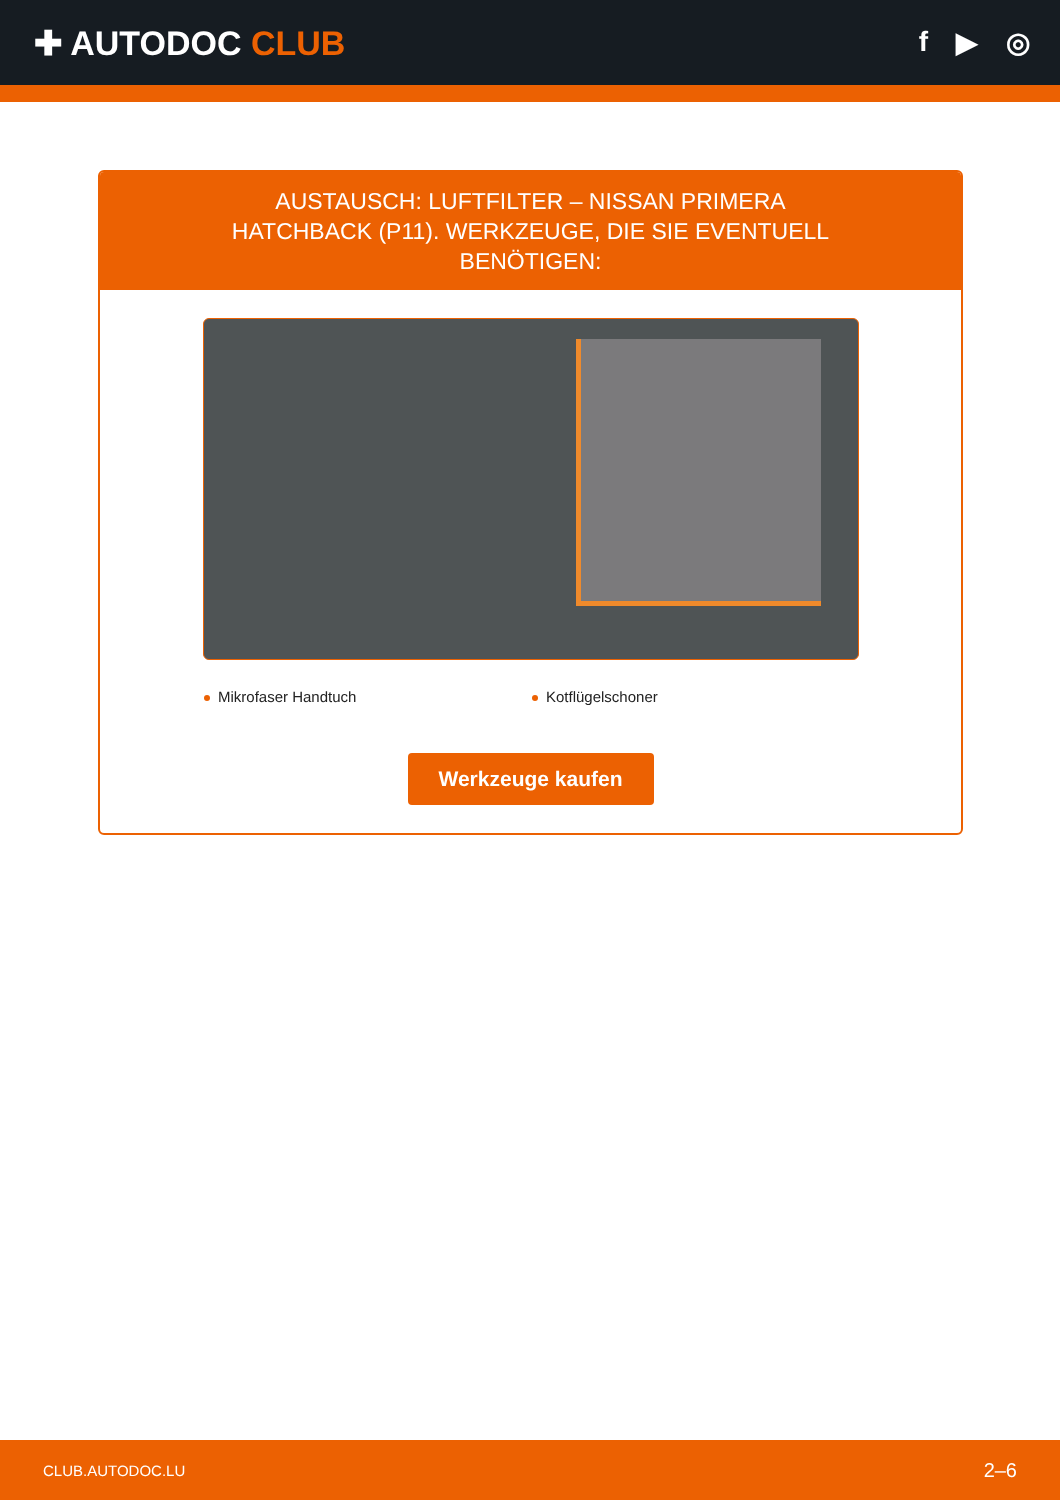✚ AUTODOC CLUB
f ▶ ◎
AUSTAUSCH: LUFTFILTER – NISSAN PRIMERA HATCHBACK (P11). WERKZEUGE, DIE SIE EVENTUELL BENÖTIGEN:
Mikrofaser Handtuch Kotflügelschoner
Werkzeuge kaufen
CLUB.AUTODOC.LU 2–6